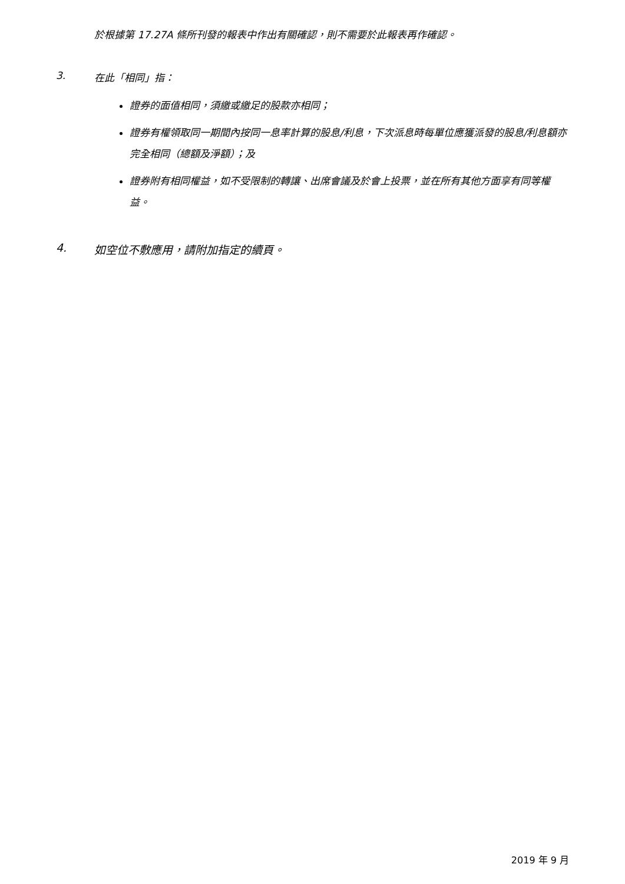於根據第 17.27A 條所刊發的報表中作出有關確認，則不需要於此報表再作確認。
3. 在此「相同」指：
證券的面值相同，須繳或繳足的股款亦相同；
證券有權領取同一期間內按同一息率計算的股息/利息，下次派息時每單位應獲派發的股息/利息額亦完全相同（總額及淨額）；及
證券附有相同權益，如不受限制的轉讓、出席會議及於會上投票，並在所有其他方面享有同等權益。
4. 如空位不敷應用，請附加指定的續頁。
2019 年 9 月